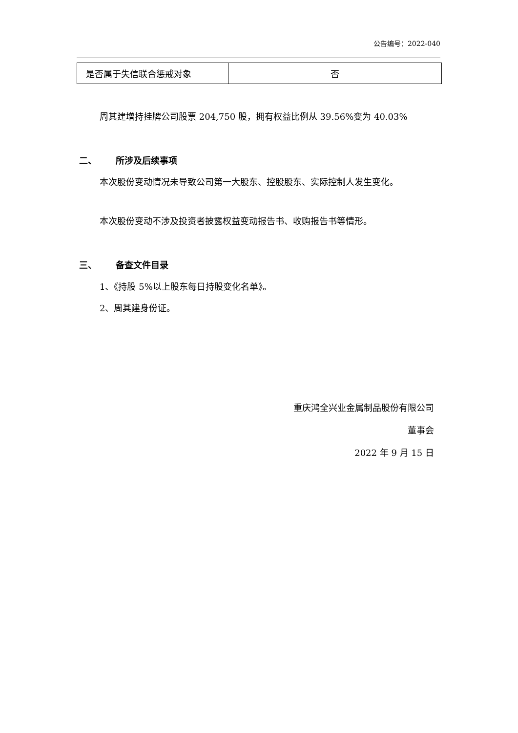公告编号：2022-040
| 是否属于失信联合惩戒对象 | 否 |
周其建增持挂牌公司股票 204,750 股，拥有权益比例从 39.56%变为 40.03%
二、 所涉及后续事项
本次股份变动情况未导致公司第一大股东、控股股东、实际控制人发生变化。
本次股份变动不涉及投资者披露权益变动报告书、收购报告书等情形。
三、 备查文件目录
1、《持股 5%以上股东每日持股变化名单》。
2、周其建身份证。
重庆鸿全兴业金属制品股份有限公司
董事会
2022 年 9 月 15 日